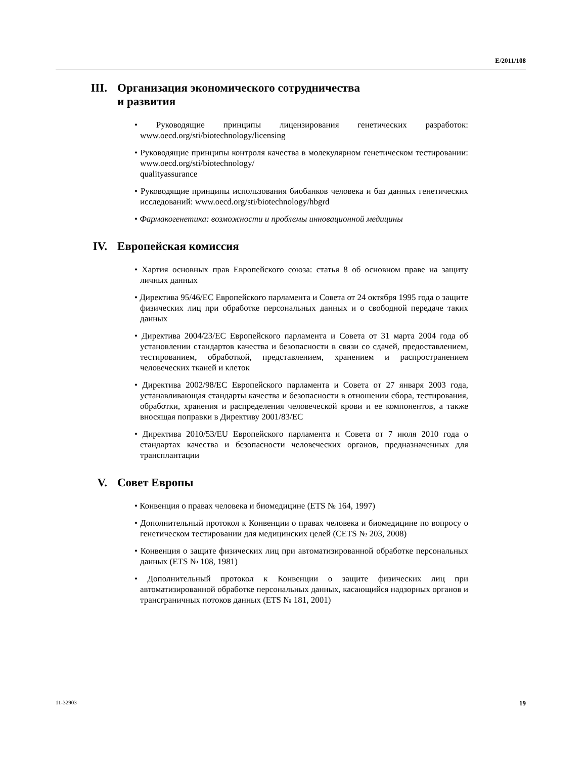E/2011/108
III. Организация экономического сотрудничества
и развития
• Руководящие принципы лицензирования генетических разработок: www.oecd.org/sti/biotechnology/licensing
• Руководящие принципы контроля качества в молекулярном генетическом тестировании: www.oecd.org/sti/biotechnology/
qualityassurance
• Руководящие принципы использования биобанков человека и баз данных генетических исследований: www.oecd.org/sti/biotechnology/hbgrd
• Фармакогенетика: возможности и проблемы инновационной медицины
IV. Европейская комиссия
• Хартия основных прав Европейского союза: статья 8 об основном праве на защиту личных данных
• Директива 95/46/EC Европейского парламента и Совета от 24 октября 1995 года о защите физических лиц при обработке персональных данных и о свободной передаче таких данных
• Директива 2004/23/EC Европейского парламента и Совета от 31 марта 2004 года об установлении стандартов качества и безопасности в связи со сдачей, предоставлением, тестированием, обработкой, представлением, хранением и распространением человеческих тканей и клеток
• Директива 2002/98/EC Европейского парламента и Совета от 27 января 2003 года, устанавливающая стандарты качества и безопасности в отношении сбора, тестирования, обработки, хранения и распределения человеческой крови и ее компонентов, а также вносящая поправки в Директиву 2001/83/EC
• Директива 2010/53/EU Европейского парламента и Совета от 7 июля 2010 года о стандартах качества и безопасности человеческих органов, предназначенных для трансплантации
V. Совет Европы
• Конвенция о правах человека и биомедицине (ETS № 164, 1997)
• Дополнительный протокол к Конвенции о правах человека и биомедицине по вопросу о генетическом тестировании для медицинских целей (CETS № 203, 2008)
• Конвенция о защите физических лиц при автоматизированной обработке персональных данных (ETS № 108, 1981)
• Дополнительный протокол к Конвенции о защите физических лиц при автоматизированной обработке персональных данных, касающийся надзорных органов и трансграничных потоков данных (ETS № 181, 2001)
11-32903 19